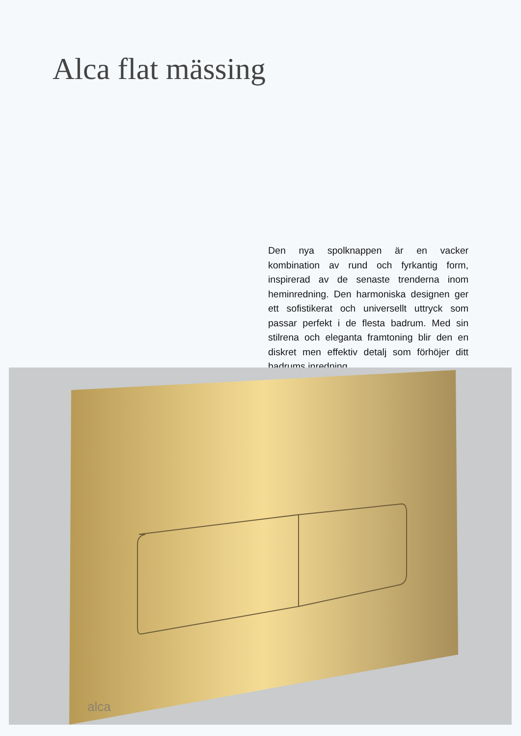Alca flat mässing
Den nya spolknappen är en vacker kombination av rund och fyrkantig form, inspirerad av de senaste trenderna inom heminredning. Den harmoniska designen ger ett sofistikerat och universellt uttryck som passar perfekt i de flesta badrum. Med sin stilrena och eleganta framtoning blir den en diskret men effektiv detalj som förhöjer ditt badrums inredning.
alca